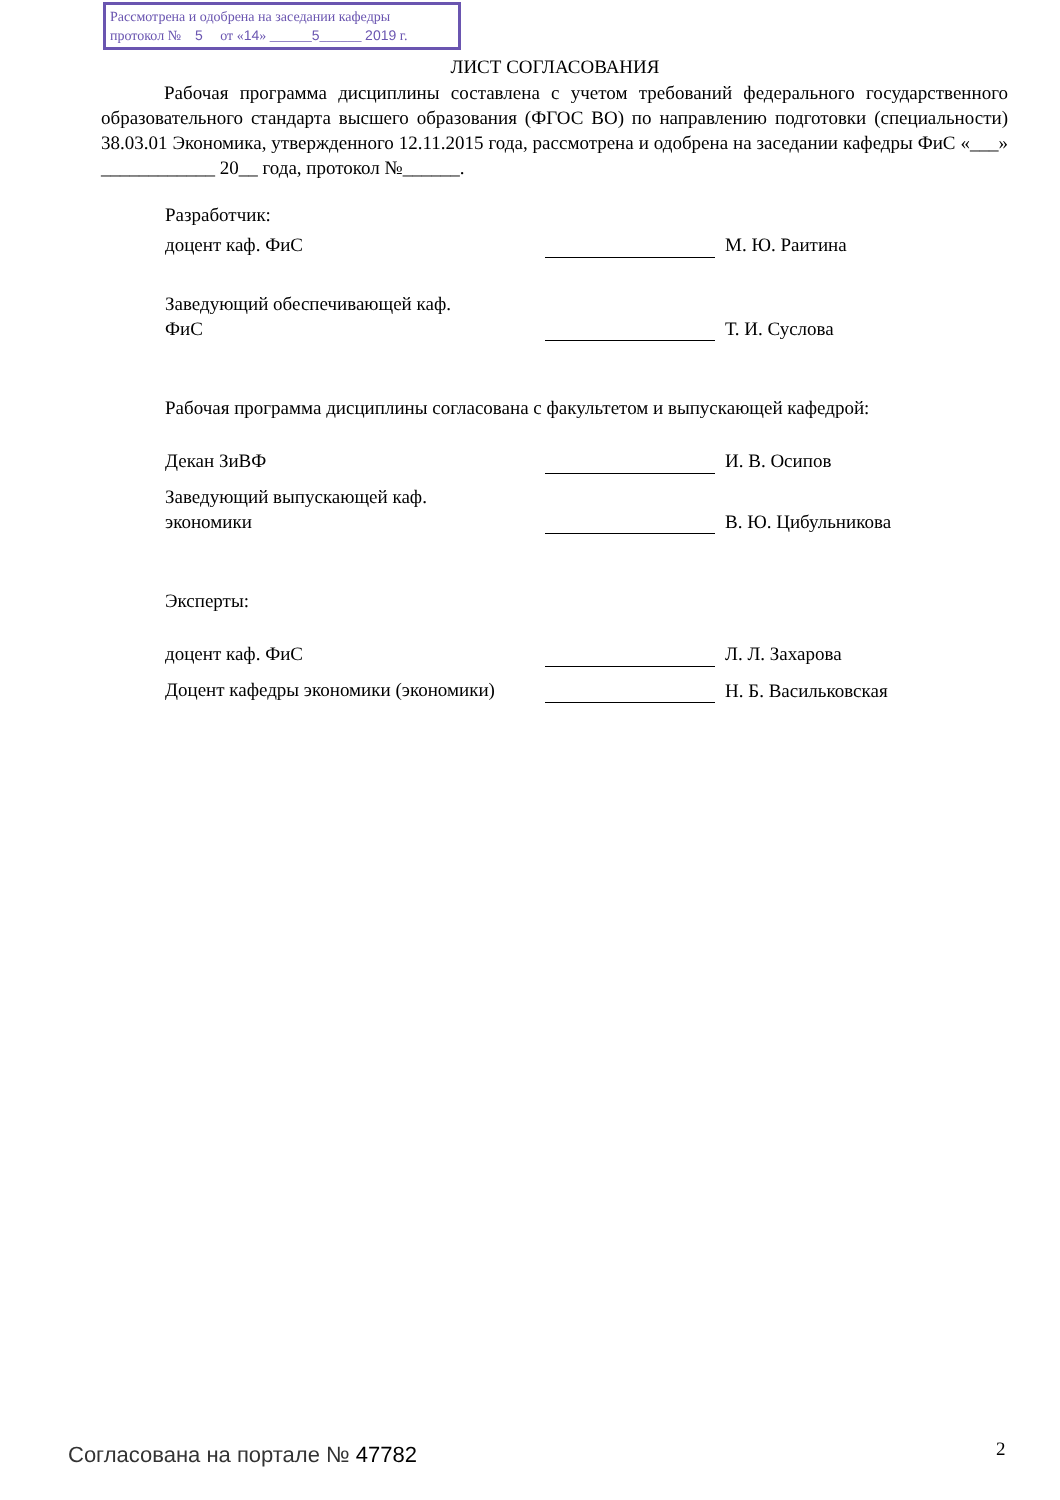Рассмотрена и одобрена на заседании кафедры
протокол № 5 от «14» ______5______ 2019 г.
ЛИСТ СОГЛАСОВАНИЯ
Рабочая программа дисциплины составлена с учетом требований федерального государственного образовательного стандарта высшего образования (ФГОС ВО) по направлению подготовки (специальности) 38.03.01 Экономика, утвержденного 12.11.2015 года, рассмотрена и одобрена на заседании кафедры ФиС «___» ____________ 20__ года, протокол №______.
Разработчик:
доцент каф. ФиС М. Ю. Раитина
Заведующий обеспечивающей каф.
ФиС
Т. И. Суслова
Рабочая программа дисциплины согласована с факультетом и выпускающей кафедрой:
Декан ЗиВФ И. В. Осипов
Заведующий выпускающей каф.
экономики
В. Ю. Цибульникова
Эксперты:
доцент каф. ФиС Л. Л. Захарова
Доцент кафедры экономики (экономики)
Н. Б. Васильковская
Согласована на портале № 47782 2